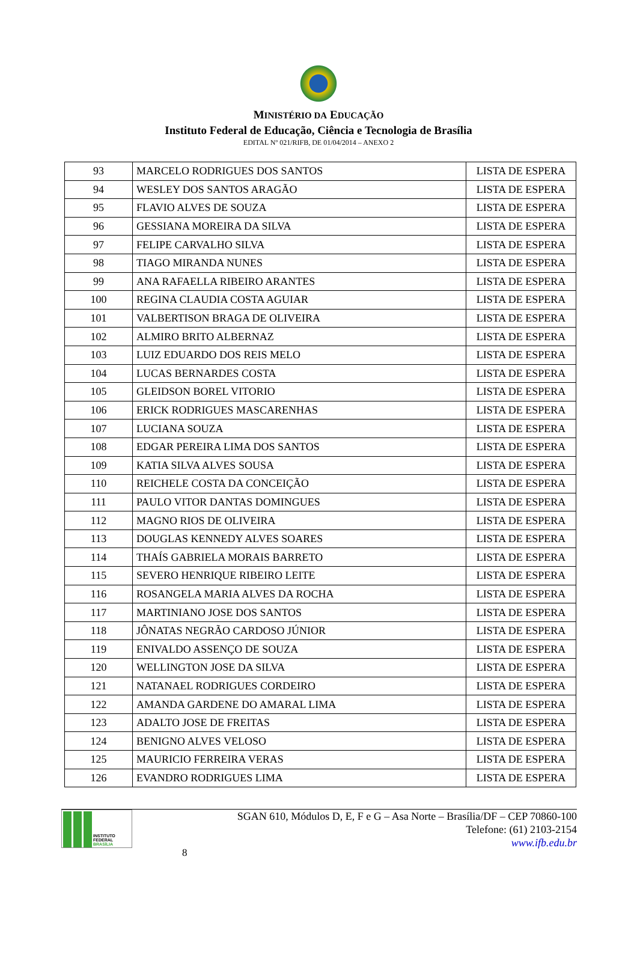MINISTÉRIO DA EDUCAÇÃO
Instituto Federal de Educação, Ciência e Tecnologia de Brasília
EDITAL Nº 021/RIFB, DE 01/04/2014 – ANEXO 2
| 93 | MARCELO RODRIGUES DOS SANTOS | LISTA DE ESPERA |
| 94 | WESLEY DOS SANTOS ARAGÃO | LISTA DE ESPERA |
| 95 | FLAVIO ALVES DE SOUZA | LISTA DE ESPERA |
| 96 | GESSIANA MOREIRA DA SILVA | LISTA DE ESPERA |
| 97 | FELIPE CARVALHO SILVA | LISTA DE ESPERA |
| 98 | TIAGO MIRANDA NUNES | LISTA DE ESPERA |
| 99 | ANA RAFAELLA RIBEIRO ARANTES | LISTA DE ESPERA |
| 100 | REGINA CLAUDIA COSTA AGUIAR | LISTA DE ESPERA |
| 101 | VALBERTISON BRAGA DE OLIVEIRA | LISTA DE ESPERA |
| 102 | ALMIRO BRITO ALBERNAZ | LISTA DE ESPERA |
| 103 | LUIZ EDUARDO DOS REIS MELO | LISTA DE ESPERA |
| 104 | LUCAS BERNARDES COSTA | LISTA DE ESPERA |
| 105 | GLEIDSON BOREL VITORIO | LISTA DE ESPERA |
| 106 | ERICK RODRIGUES MASCARENHAS | LISTA DE ESPERA |
| 107 | LUCIANA SOUZA | LISTA DE ESPERA |
| 108 | EDGAR PEREIRA LIMA DOS SANTOS | LISTA DE ESPERA |
| 109 | KATIA SILVA ALVES SOUSA | LISTA DE ESPERA |
| 110 | REICHELE COSTA DA CONCEIÇÃO | LISTA DE ESPERA |
| 111 | PAULO VITOR DANTAS DOMINGUES | LISTA DE ESPERA |
| 112 | MAGNO RIOS DE OLIVEIRA | LISTA DE ESPERA |
| 113 | DOUGLAS KENNEDY ALVES SOARES | LISTA DE ESPERA |
| 114 | THAÍS GABRIELA MORAIS BARRETO | LISTA DE ESPERA |
| 115 | SEVERO HENRIQUE RIBEIRO LEITE | LISTA DE ESPERA |
| 116 | ROSANGELA MARIA ALVES DA ROCHA | LISTA DE ESPERA |
| 117 | MARTINIANO JOSE DOS SANTOS | LISTA DE ESPERA |
| 118 | JÔNATAS NEGRÃO CARDOSO JÚNIOR | LISTA DE ESPERA |
| 119 | ENIVALDO ASSENÇO DE SOUZA | LISTA DE ESPERA |
| 120 | WELLINGTON JOSE DA SILVA | LISTA DE ESPERA |
| 121 | NATANAEL RODRIGUES CORDEIRO | LISTA DE ESPERA |
| 122 | AMANDA GARDENE DO AMARAL LIMA | LISTA DE ESPERA |
| 123 | ADALTO JOSE DE FREITAS | LISTA DE ESPERA |
| 124 | BENIGNO ALVES VELOSO | LISTA DE ESPERA |
| 125 | MAURICIO FERREIRA VERAS | LISTA DE ESPERA |
| 126 | EVANDRO RODRIGUES LIMA | LISTA DE ESPERA |
INSTITUTO FEDERAL
BRASÍLIA
8
SGAN 610, Módulos D, E, F e G – Asa Norte – Brasília/DF – CEP 70860-100
Telefone: (61) 2103-2154
www.ifb.edu.br